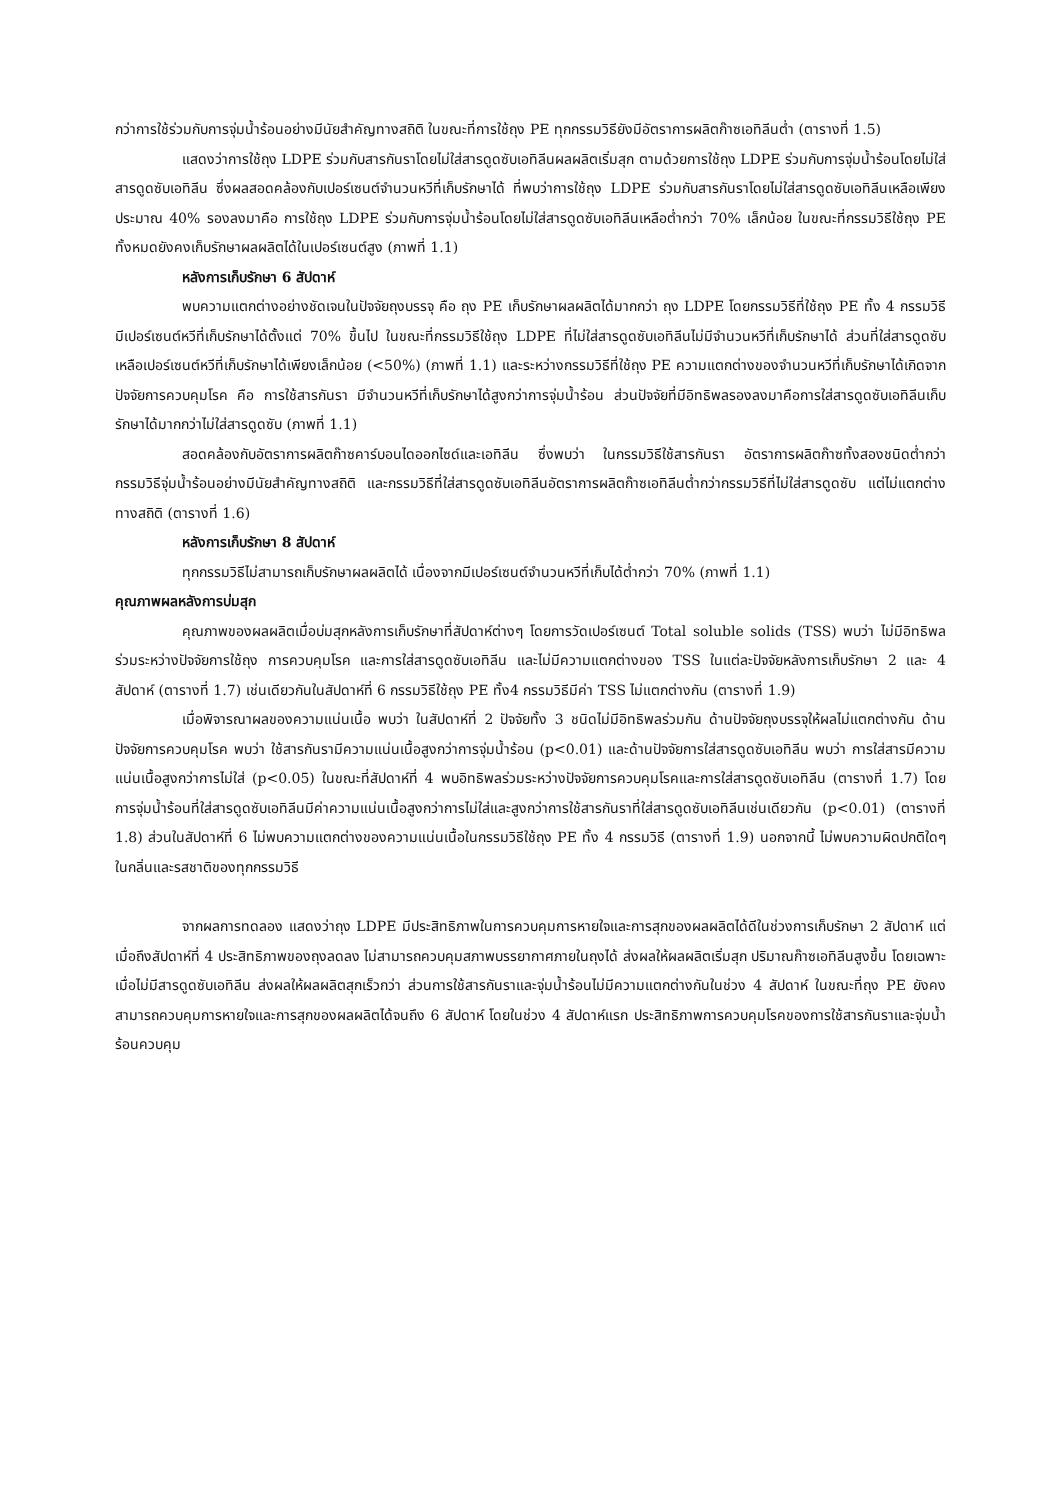กว่าการใช้ร่วมกับการจุ่มน้ำร้อนอย่างมีนัยสำคัญทางสถิติ ในขณะที่การใช้ถุง PE ทุกกรรมวิธียังมีอัตราการผลิตก๊าซเอทิลีนต่ำ (ตารางที่ 1.5)
แสดงว่าการใช้ถุง LDPE ร่วมกับสารกันราโดยไม่ใส่สารดูดซับเอทิลีนผลผลิตเริ่มสุก ตามด้วยการใช้ถุง LDPE ร่วมกับการจุ่มน้ำร้อนโดยไม่ใส่สารดูดซับเอทิลีน ซึ่งผลสอดคล้องกับเปอร์เซนต์จำนวนหวีที่เก็บรักษาได้ ที่พบว่าการใช้ถุง LDPE ร่วมกับสารกันราโดยไม่ใส่สารดูดซับเอทิลีนเหลือเพียงประมาณ 40% รองลงมาคือ การใช้ถุง LDPE ร่วมกับการจุ่มน้ำร้อนโดยไม่ใส่สารดูดซับเอทิลีนเหลือต่ำกว่า 70% เล็กน้อย ในขณะที่กรรมวิธีใช้ถุง PE ทั้งหมดยังคงเก็บรักษาผลผลิตได้ในเปอร์เซนต์สูง (ภาพที่ 1.1)
หลังการเก็บรักษา 6 สัปดาห์
พบความแตกต่างอย่างชัดเจนในปัจจัยถุงบรรจุ คือ ถุง PE เก็บรักษาผลผลิตได้มากกว่า ถุง LDPE โดยกรรมวิธีที่ใช้ถุง PE ทั้ง 4 กรรมวิธี มีเปอร์เซนต์หวีที่เก็บรักษาได้ตั้งแต่ 70% ขึ้นไป ในขณะที่กรรมวิธีใช้ถุง LDPE ที่ไม่ใส่สารดูดซับเอทิลีนไม่มีจำนวนหวีที่เก็บรักษาได้ ส่วนที่ใส่สารดูดซับเหลือเปอร์เซนต์หวีที่เก็บรักษาได้เพียงเล็กน้อย (<50%) (ภาพที่ 1.1) และระหว่างกรรมวิธีที่ใช้ถุง PE ความแตกต่างของจำนวนหวีที่เก็บรักษาได้เกิดจากปัจจัยการควบคุมโรค คือ การใช้สารกันรา มีจำนวนหวีที่เก็บรักษาได้สูงกว่าการจุ่มน้ำร้อน ส่วนปัจจัยที่มีอิทธิพลรองลงมาคือการใส่สารดูดซับเอทิลีนเก็บรักษาได้มากกว่าไม่ใส่สารดูดซับ (ภาพที่ 1.1)
สอดคล้องกับอัตราการผลิตก๊าซคาร์บอนไดออกไซด์และเอทิลีน ซึ่งพบว่า ในกรรมวิธีใช้สารกันรา อัตราการผลิตก๊าซทั้งสองชนิดต่ำกว่ากรรมวิธีจุ่มน้ำร้อนอย่างมีนัยสำคัญทางสถิติ และกรรมวิธีที่ใส่สารดูดซับเอทิลีนอัตราการผลิตก๊าซเอทิลีนต่ำกว่ากรรมวิธีที่ไม่ใส่สารดูดซับ แต่ไม่แตกต่างทางสถิติ (ตารางที่ 1.6)
หลังการเก็บรักษา 8 สัปดาห์
ทุกกรรมวิธีไม่สามารถเก็บรักษาผลผลิตได้ เนื่องจากมีเปอร์เซนต์จำนวนหวีที่เก็บได้ต่ำกว่า 70% (ภาพที่ 1.1)
คุณภาพผลหลังการบ่มสุก
คุณภาพของผลผลิตเมื่อบ่มสุกหลังการเก็บรักษาที่สัปดาห์ต่างๆ โดยการวัดเปอร์เซนต์ Total soluble solids (TSS) พบว่า ไม่มีอิทธิพลร่วมระหว่างปัจจัยการใช้ถุง การควบคุมโรค และการใส่สารดูดซับเอทิลีน และไม่มีความแตกต่างของ TSS ในแต่ละปัจจัยหลังการเก็บรักษา 2 และ 4 สัปดาห์ (ตารางที่ 1.7) เช่นเดียวกันในสัปดาห์ที่ 6 กรรมวิธีใช้ถุง PE ทั้ง4 กรรมวิธีมีค่า TSS ไม่แตกต่างกัน (ตารางที่ 1.9)
เมื่อพิจารณาผลของความแน่นเนื้อ พบว่า ในสัปดาห์ที่ 2 ปัจจัยทั้ง 3 ชนิดไม่มีอิทธิพลร่วมกัน ด้านปัจจัยถุงบรรจุให้ผลไม่แตกต่างกัน ด้านปัจจัยการควบคุมโรค พบว่า ใช้สารกันรามีความแน่นเนื้อสูงกว่าการจุ่มน้ำร้อน (p<0.01) และด้านปัจจัยการใส่สารดูดซับเอทิลีน พบว่า การใส่สารมีความแน่นเนื้อสูงกว่าการไม่ใส่ (p<0.05) ในขณะที่สัปดาห์ที่ 4 พบอิทธิพลร่วมระหว่างปัจจัยการควบคุมโรคและการใส่สารดูดซับเอทิลีน (ตารางที่ 1.7) โดยการจุ่มน้ำร้อนที่ใส่สารดูดซับเอทิลีนมีค่าความแน่นเนื้อสูงกว่าการไม่ใส่และสูงกว่าการใช้สารกันราที่ใส่สารดูดซับเอทิลีนเช่นเดียวกัน (p<0.01) (ตารางที่ 1.8) ส่วนในสัปดาห์ที่ 6 ไม่พบความแตกต่างของความแน่นเนื้อในกรรมวิธีใช้ถุง PE ทั้ง 4 กรรมวิธี (ตารางที่ 1.9) นอกจากนี้ ไม่พบความผิดปกติใดๆในกลิ่นและรสชาติของทุกกรรมวิธี
จากผลการทดลอง แสดงว่าถุง LDPE มีประสิทธิภาพในการควบคุมการหายใจและการสุกของผลผลิตได้ดีในช่วงการเก็บรักษา 2 สัปดาห์ แต่เมื่อถึงสัปดาห์ที่ 4 ประสิทธิภาพของถุงลดลง ไม่สามารถควบคุมสภาพบรรยากาศภายในถุงได้ ส่งผลให้ผลผลิตเริ่มสุก ปริมาณก๊าซเอทิลีนสูงขึ้น โดยเฉพาะเมื่อไม่มีสารดูดซับเอทิลีน ส่งผลให้ผลผลิตสุกเร็วกว่า ส่วนการใช้สารกันราและจุ่มน้ำร้อนไม่มีความแตกต่างกันในช่วง 4 สัปดาห์ ในขณะที่ถุง PE ยังคงสามารถควบคุมการหายใจและการสุกของผลผลิตได้จนถึง 6 สัปดาห์ โดยในช่วง 4 สัปดาห์แรก ประสิทธิภาพการควบคุมโรคของการใช้สารกันราและจุ่มน้ำร้อนควบคุม